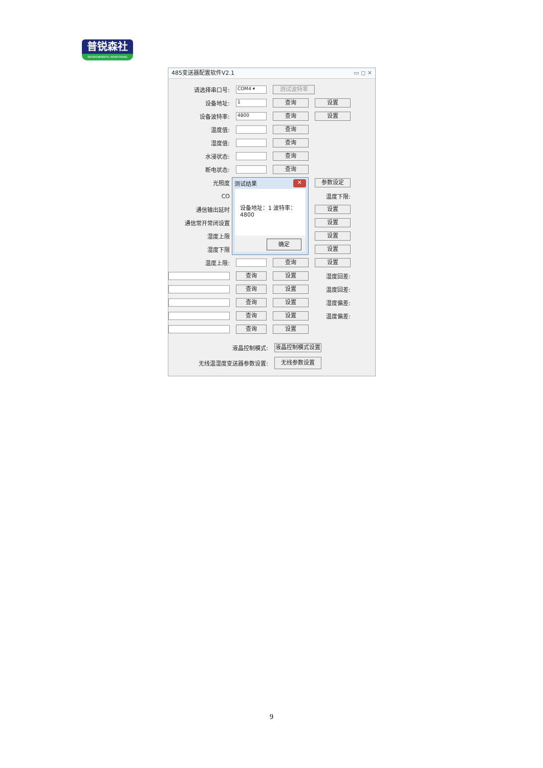普锐森社
ENVIRONMENTAL MONITORING
485变送器配置软件V2.1 ▭ ◻ ✕
请选择串口号:
COM4 ▾
测试波特率
设备地址:
1
查询
设置
设备波特率:
4800
查询
设置
温度值:
查询
湿度值:
查询
水浸状态:
查询
断电状态:
查询
光照度
参数设定
CO
通信输出延时
设置
通信常开常闭设置
设置
湿度上限
设置
湿度下限
设置
测试结果 ✕
设备地址：1 波特率：4800
确定
温度上限:
查询
设置
温度下限:
查询
设置
湿度回差:
查询
设置
温度回差:
查询
设置
湿度偏差:
查询
设置
温度偏差:
查询
设置
液晶控制模式:
液晶控制模式设置
无线温湿度变送器参数设置:
无线参数设置
9